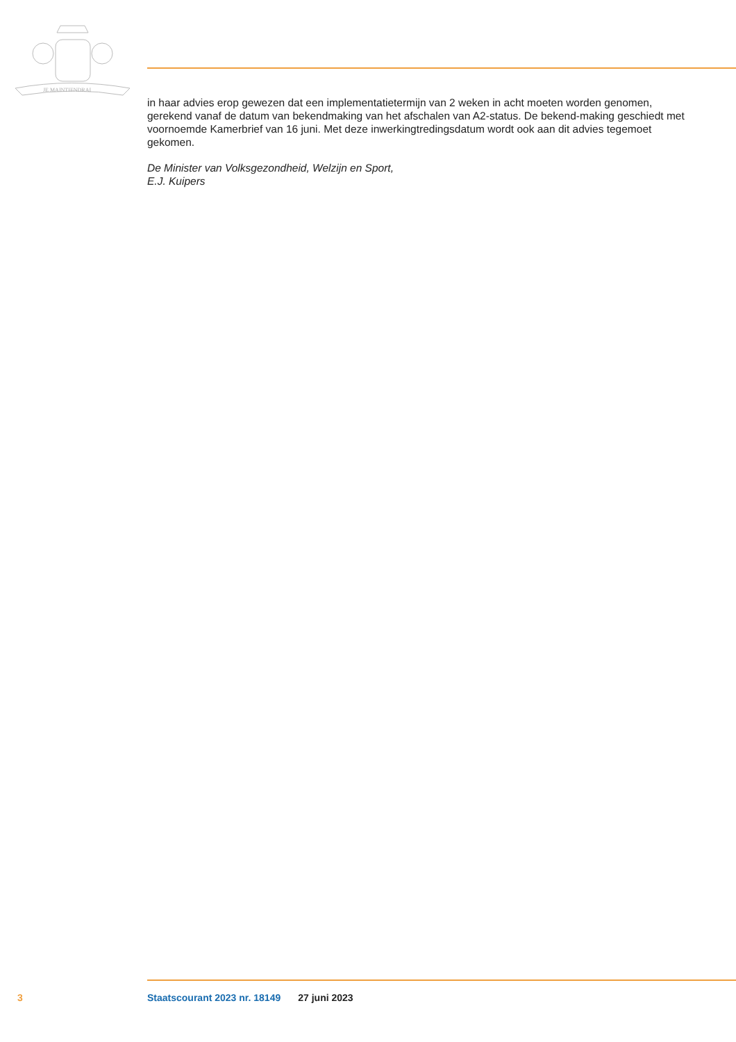JE MAINTIENDRAI
in haar advies erop gewezen dat een implementatietermijn van 2 weken in acht moeten worden genomen, gerekend vanaf de datum van bekendmaking van het afschalen van A2-status. De bekend-making geschiedt met voornoemde Kamerbrief van 16 juni. Met deze inwerkingtredingsdatum wordt ook aan dit advies tegemoet gekomen.
De Minister van Volksgezondheid, Welzijn en Sport,
E.J. Kuipers
3 Staatscourant 2023 nr. 18149 27 juni 2023